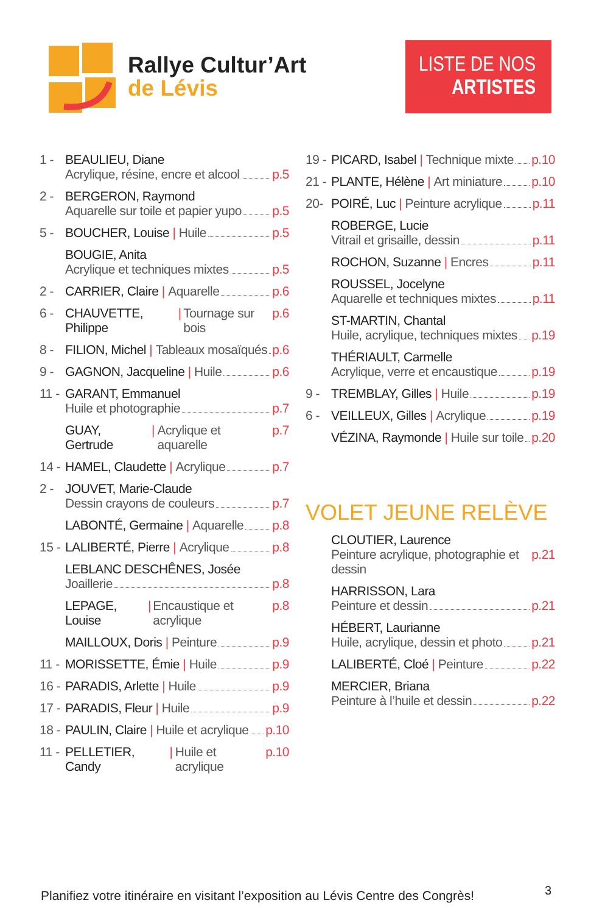Rallye Cultur’Art
de Lévis
LISTE DE NOS
ARTISTES
1 - BEAULIEU, Diane
Acrylique, résine, encre et alcool p.5
2 - BERGERON, Raymond
Aquarelle sur toile et papier yupo p.5
5 - BOUCHER, Louise | Huile p.5
BOUGIE, Anita
Acrylique et techniques mixtes p.5
2 - CARRIER, Claire | Aquarelle p.6
6 - CHAUVETTE, Philippe | Tournage sur bois p.6
8 - FILION, Michel | Tableaux mosaïqués p.6
9 - GAGNON, Jacqueline | Huile p.6
11 -
GARANT, Emmanuel
Huile et photographie p.7
GUAY, Gertrude | Acrylique et aquarelle p.7
14 -
HAMEL, Claudette | Acrylique p.7
2 - JOUVET, Marie-Claude
Dessin crayons de couleurs p.7
LABONTÉ, Germaine | Aquarelle p.8
15 -
LALIBERTÉ, Pierre | Acrylique p.8
LEBLANC DESCHÊNES, Josée
Joaillerie p.8
LEPAGE, Louise | Encaustique et acrylique p.8
MAILLOUX, Doris | Peinture p.9
11 -
MORISSETTE, Émie | Huile p.9
16 -
PARADIS, Arlette | Huile p.9
17 -
PARADIS, Fleur | Huile p.9
18 -
PAULIN, Claire | Huile et acrylique p.10
11 -
PELLETIER, Candy | Huile et acrylique p.10
19 -
PICARD, Isabel | Technique mixte p.10
21 -
PLANTE, Hélène | Art miniature p.10
20- POIRÉ, Luc | Peinture acrylique p.11
ROBERGE, Lucie
Vitrail et grisaille, dessin p.11
ROCHON, Suzanne | Encres p.11
ROUSSEL, Jocelyne
Aquarelle et techniques mixtes p.11
ST-MARTIN, Chantal
Huile, acrylique, techniques mixtes p.19
THÉRIAULT, Carmelle
Acrylique, verre et encaustique p.19
9 - TREMBLAY, Gilles | Huile p.19
6 - VEILLEUX, Gilles | Acrylique p.19
VÉZINA, Raymonde | Huile sur toile p.20
VOLET JEUNE RELÈVE
CLOUTIER, Laurence
Peinture acrylique, photographie et dessin p.21
HARRISSON, Lara
Peinture et dessin p.21
HÉBERT, Laurianne
Huile, acrylique, dessin et photo p.21
LALIBERTÉ, Cloé | Peinture p.22
MERCIER, Briana
Peinture à l’huile et dessin p.22
Planifiez votre itinéraire en visitant l’exposition au Lévis Centre des Congrès!
3